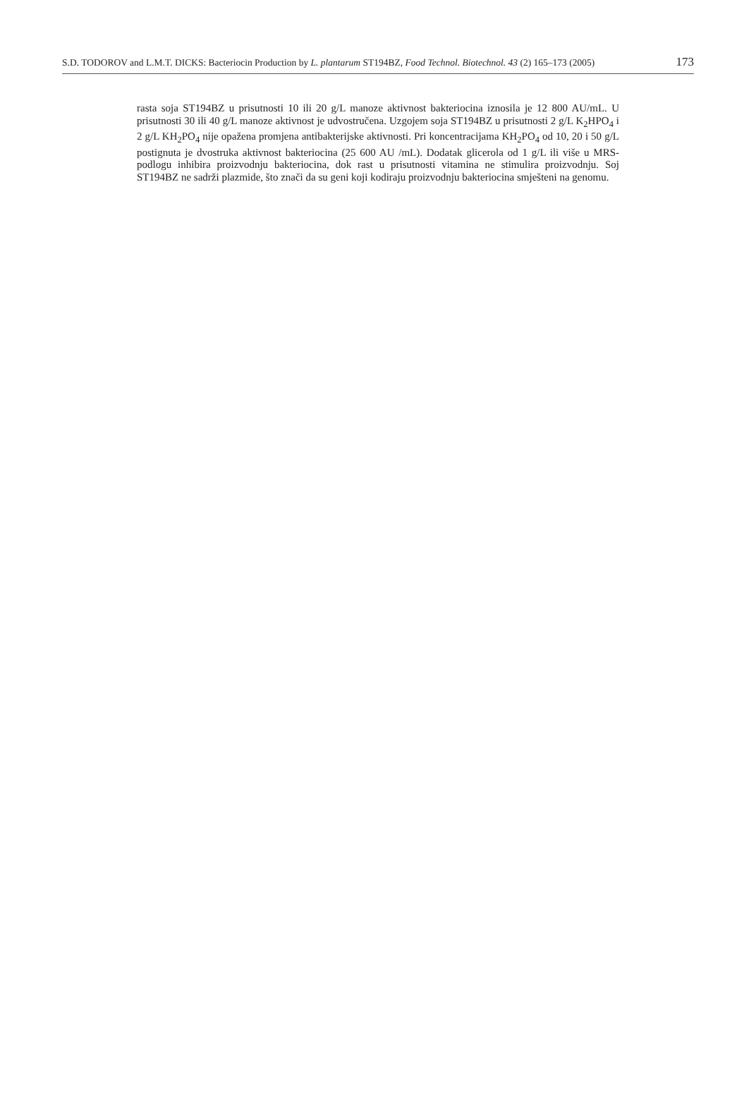S.D. TODOROV and L.M.T. DICKS: Bacteriocin Production by L. plantarum ST194BZ, Food Technol. Biotechnol. 43 (2) 165–173 (2005) 173
rasta soja ST194BZ u prisutnosti 10 ili 20 g/L manoze aktivnost bakteriocina iznosila je 12 800 AU/mL. U prisutnosti 30 ili 40 g/L manoze aktivnost je udvostručena. Uzgojem soja ST194BZ u prisutnosti 2 g/L K<sub>2</sub>HPO<sub>4</sub> i 2 g/L KH<sub>2</sub>PO<sub>4</sub> nije opažena promjena antibakterijske aktivnosti. Pri koncentracijama KH<sub>2</sub>PO<sub>4</sub> od 10, 20 i 50 g/L postignuta je dvostruka aktivnost bakteriocina (25 600 AU /mL). Dodatak glicerola od 1 g/L ili više u MRS-podlogu inhibira proizvodnju bakteriocina, dok rast u prisutnosti vitamina ne stimulira proizvodnju. Soj ST194BZ ne sadrži plazmide, što znači da su geni koji kodiraju proizvodnju bakteriocina smješteni na genomu.